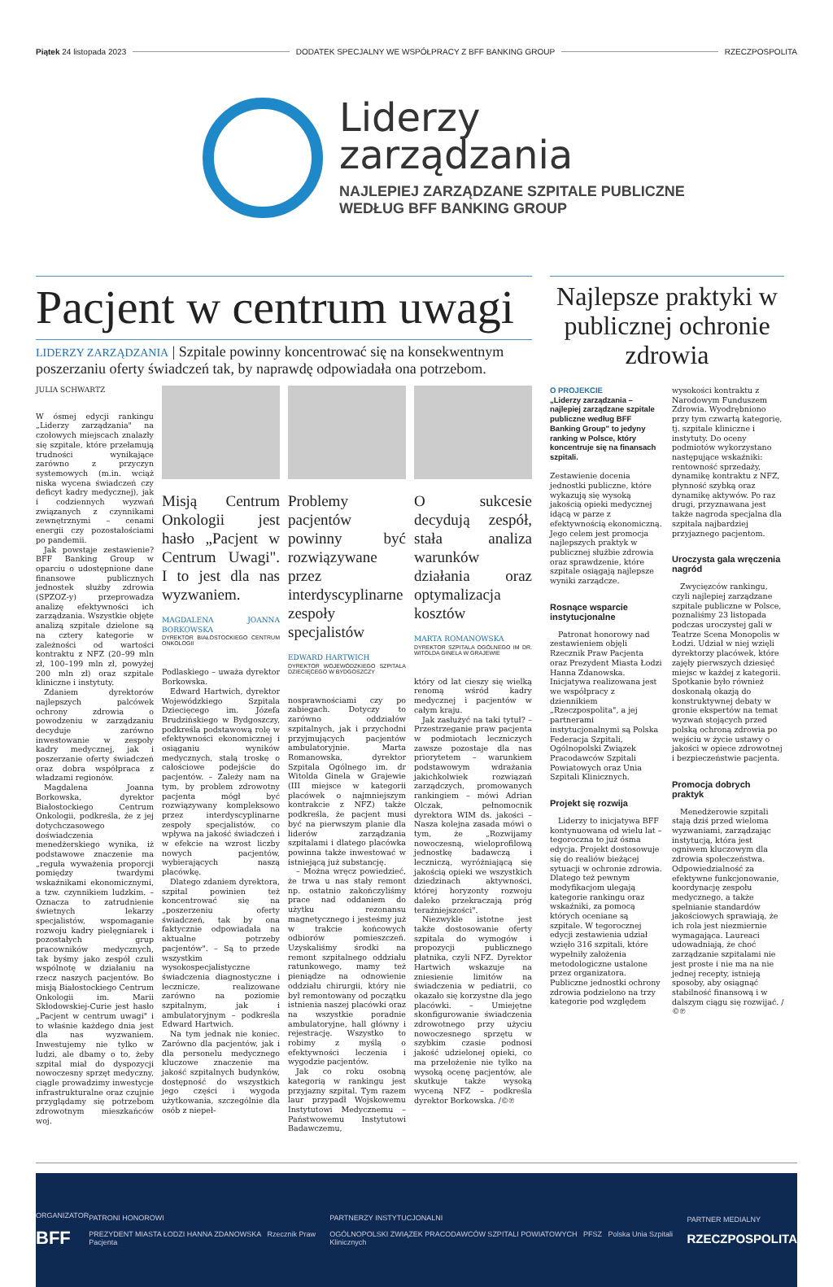Piątek 24 listopada 2023 DODATEK SPECJALNY WE WSPÓŁPRACY Z BFF BANKING GROUP RZECZPOSPOLITA
Liderzy
zarządzania
NAJLEPIEJ ZARZĄDZANE SZPITALE PUBLICZNE
WEDŁUG BFF BANKING GROUP
Pacjent w centrum uwagi
LIDERZY ZARZĄDZANIA | Szpitale powinny koncentrować się na konsekwentnym poszerzaniu oferty świadczeń tak, by naprawdę odpowiadała ona potrzebom.
JULIA SCHWARTZ
W ósmej edycji rankingu „Liderzy zarządzania" na czołowych miejscach znalazły się szpitale, które przełamują trudności wynikające zarówno z przyczyn systemowych (m.in. wciąż niska wycena świadczeń czy deficyt kadry medycznej), jak i codziennych wyzwań związanych z czynnikami zewnętrznymi – cenami energii czy pozostałościami po pandemii.
Jak powstaje zestawienie? BFF Banking Group w oparciu o udostępnione dane finansowe publicznych jednostek służby zdrowia (SPZOZ-y) przeprowadza analizę efektywności ich zarządzania. Wszystkie objęte analizą szpitale dzielone są na cztery kategorie w zależności od wartości kontraktu z NFZ (20–99 mln zł, 100–199 mln zł, powyżej 200 mln zł) oraz szpitale kliniczne i instytuty.
Zdaniem dyrektorów najlepszych palcówek ochrony zdrowia o powodzeniu w zarządzaniu decyduje zarówno inwestowanie w zespoły kadry medycznej, jak i poszerzanie oferty świadczeń oraz dobra współpraca z władzami regionów.
Magdalena Joanna Borkowska, dyrektor Białostockiego Centrum Onkologii, podkreśla, że z jej dotychczasowego doświadczenia menedżerskiego wynika, iż podstawowe znaczenie ma „reguła wyważenia proporcji pomiędzy twardymi wskaźnikami ekonomicznymi, a tzw. czynnikiem ludzkim. – Oznacza to zatrudnienie świetnych lekarzy specjalistów, wspomaganie rozwoju kadry pielęgniarek i pozostałych grup pracowników medycznych, tak byśmy jako zespół czuli wspólnotę w działaniu na rzecz naszych pacjentów. Bo misją Białostockiego Centrum Onkologii im. Marii Skłodowskiej-Curie jest hasło „Pacjent w centrum uwagi" i to właśnie każdego dnia jest dla nas wyzwaniem. Inwestujemy nie tylko w ludzi, ale dbamy o to, żeby szpital miał do dyspozycji nowoczesny sprzęt medyczny, ciągle prowadzimy inwestycje infrastrukturalne oraz czujnie przyglądamy się potrzebom zdrowotnym mieszkańców woj.
Misją Centrum Onkologii jest hasło „Pacjent w Centrum Uwagi". I to jest dla nas wyzwaniem.
MAGDALENA JOANNA BORKOWSKA
DYREKTOR BIAŁOSTOCKIEGO CENTRUM ONKOLOGII
Podlaskiego – uważa dyrektor Borkowska.
Edward Hartwich, dyrektor Wojewódzkiego Szpitala Dziecięcego im. Józefa Brudzińskiego w Bydgoszczy, podkreśla podstawową rolę w efektywności ekonomicznej i osiąganiu wyników medycznych, stałą troskę o całościowe podejście do pacjentów. – Zależy nam na tym, by problem zdrowotny pacjenta mógł być rozwiązywany kompleksowo przez interdyscyplinarne zespoły specjalistów, co wpływa na jakość świadczeń i w efekcie na wzrost liczby nowych pacjentów, wybierających naszą placówkę.
Dlatego zdaniem dyrektora, szpital powinien też koncentrować się na „poszerzeniu oferty świadczeń, tak by ona faktycznie odpowiadała na aktualne potrzeby pacjentów". – Są to przede wszystkim wysokospecjalistyczne świadczenia diagnostyczne i lecznicze, realizowane zarówno na poziomie szpitalnym, jak i ambulatoryjnym – podkreśla Edward Hartwich.
Na tym jednak nie koniec. Zarówno dla pacjentów, jak i dla personelu medycznego kluczowe znaczenie ma jakość szpitalnych budynków, dostępność do wszystkich jego części i wygoda użytkowania, szczególnie dla osób z niepeł-
Problemy pacjentów powinny być rozwiązywane przez interdyscyplinarne zespoły specjalistów
EDWARD HARTWICH
DYREKTOR WOJEWÓDZKIEGO SZPITALA DZIECIĘCEGO W BYDGOSZCZY
nosprawnościami czy po zabiegach. Dotyczy to zarówno oddziałów szpitalnych, jak i przychodni przyjmujących pacjentów ambulatoryjnie. Marta Romanowska, dyrektor Szpitala Ogólnego im. dr Witolda Ginela w Grajewie (III miejsce w kategorii placówek o najmniejszym kontrakcie z NFZ) także podkreśla, że pacjent musi być na pierwszym planie dla liderów zarządzania szpitalami i dlatego placówka powinna także inwestować w istniejącą już substancję.
– Można wręcz powiedzieć, że trwa u nas stały remont np. ostatnio zakończyliśmy prace nad oddaniem do użytku rezonansu magnetycznego i jesteśmy już w trakcie końcowych odbiorów pomieszczeń. Uzyskaliśmy środki na remont szpitalnego oddziału ratunkowego, mamy też pieniądze na odnowienie oddziału chirurgii, który nie był remontowany od początku istnienia naszej placówki oraz na wszystkie poradnie ambulatoryjne, hall główny i rejestrację. Wszystko to robimy z myślą o efektywności leczenia i wygodzie pacjentów.
Jak co roku osobną kategorią w rankingu jest przyjazny szpital. Tym razem laur przypadł Wojskowemu Instytutowi Medycznemu – Państwowemu Instytutowi Badawczemu,
O sukcesie decydują zespół, stała analiza warunków działania oraz optymalizacja kosztów
MARTA ROMANOWSKA
DYREKTOR SZPITALA OGÓLNEGO IM DR. WITOLDA GINELA W GRAJEWIE
który od lat cieszy się wielką renomą wśród kadry medycznej i pacjentów w całym kraju.
Jak zasłużyć na taki tytuł? – Przestrzeganie praw pacjenta w podmiotach leczniczych zawsze pozostaje dla nas priorytetem – warunkiem podstawowym wdrażania jakichkolwiek rozwiązań zarządczych, promowanych rankingiem – mówi Adrian Olczak, pełnomocnik dyrektora WIM ds. jakości – Nasza kolejna zasada mówi o tym, że „Rozwijamy nowoczesną, wieloprofilową jednostkę badawczą i leczniczą, wyróżniającą się jakością opieki we wszystkich dziedzinach aktywności, której horyzonty rozwoju daleko przekraczają próg teraźniejszości".
Niezwykle istotne jest także dostosowanie oferty szpitala do wymogów i propozycji publicznego płatnika, czyli NFZ. Dyrektor Hartwich wskazuje na zniesienie limitów na świadczenia w pediatrii, co okazało się korzystne dla jego placówki. – Umiejętne skonfigurowanie świadczenia zdrowotnego przy użyciu nowoczesnego sprzętu w szybkim czasie podnosi jakość udzielonej opieki, co ma przełożenie nie tylko na wysoką ocenę pacjentów, ale skutkuje także wysoką wyceną NFZ – podkreśla dyrektor Borkowska. /©℗
Najlepsze praktyki w publicznej ochronie zdrowia
O PROJEKCIE
„Liderzy zarządzania – najlepiej zarządzane szpitale publiczne według BFF Banking Group" to jedyny ranking w Polsce, który koncentruje się na finansach szpitali.
Zestawienie docenia jednostki publiczne, które wykazują się wysoką jakością opieki medycznej idącą w parze z efektywnością ekonomiczną. Jego celem jest promocja najlepszych praktyk w publicznej służbie zdrowia oraz sprawdzenie, które szpitale osiągają najlepsze wyniki zarządcze.
Rosnące wsparcie instytucjonalne
Patronat honorowy nad zestawieniem objęli Rzecznik Praw Pacjenta oraz Prezydent Miasta Łodzi Hanna Zdanowska. Inicjatywa realizowana jest we współpracy z dziennikiem „Rzeczpospolita", a jej partnerami instytucjonalnymi są Polska Federacja Szpitali, Ogólnopolski Związek Pracodawców Szpitali Powiatowych oraz Unia Szpitali Klinicznych.
Projekt się rozwija
Liderzy to inicjatywa BFF kontynuowana od wielu lat – tegoroczna to już ósma edycja. Projekt dostosowuje się do realiów bieżącej sytuacji w ochronie zdrowia. Dlatego też pewnym modyfikacjom ulegają kategorie rankingu oraz wskaźniki, za pomocą których oceniane są szpitale. W tegorocznej edycji zestawienia udział wzięło 316 szpitali, które wypełniły założenia metodologiczne ustalone przez organizatora. Publiczne jednostki ochrony zdrowia podzielono na trzy kategorie pod względem
wysokości kontraktu z Narodowym Funduszem Zdrowia. Wyodrębniono przy tym czwartą kategorię, tj. szpitale kliniczne i instytuty. Do oceny podmiotów wykorzystano następujące wskaźniki: rentowność sprzedaży, dynamikę kontraktu z NFZ, płynność szybką oraz dynamikę aktywów. Po raz drugi, przyznawana jest także nagroda specjalna dla szpitala najbardziej przyjaznego pacjentom.
Uroczysta gala wręczenia nagród
Zwycięzców rankingu, czyli najlepiej zarządzane szpitale publiczne w Polsce, poznaliśmy 23 listopada podczas uroczystej gali w Teatrze Scena Monopolis w Łodzi. Udział w niej wzięli dyrektorzy placówek, które zajęły pierwszych dziesięć miejsc w każdej z kategorii. Spotkanie było również doskonałą okazją do konstruktywnej debaty w gronie ekspertów na temat wyzwań stojących przed polską ochroną zdrowia po wejściu w życie ustawy o jakości w opiece zdrowotnej i bezpieczeństwie pacjenta.
Promocja dobrych praktyk
Menedżerowie szpitali stają dziś przed wieloma wyzwaniami, zarządzając instytucją, która jest ogniwem kluczowym dla zdrowia społeczeństwa. Odpowiedzialność za efektywne funkcjonowanie, koordynację zespołu medycznego, a także spełnianie standardów jakościowych sprawiają, że ich rola jest niezmiernie wymagająca. Laureaci udowadniają, że choć zarządzanie szpitalami nie jest proste i nie ma na nie jednej recepty, istnieją sposoby, aby osiągnąć stabilność finansową i w dalszym ciągu się rozwijać. /©℗
ORGANIZATOR
BFF
PATRONI HONOROWI
PREZYDENT MIASTA ŁODZI HANNA ZDANOWSKA Rzecznik Praw Pacjenta
PARTNERZY INSTYTUCJONALNI
OGÓLNOPOLSKI ZWIĄZEK PRACODAWCÓW SZPITALI POWIATOWYCH PFSZ Polska Unia Szpitali Klinicznych
PARTNER MEDIALNY
RZECZPOSPOLITA